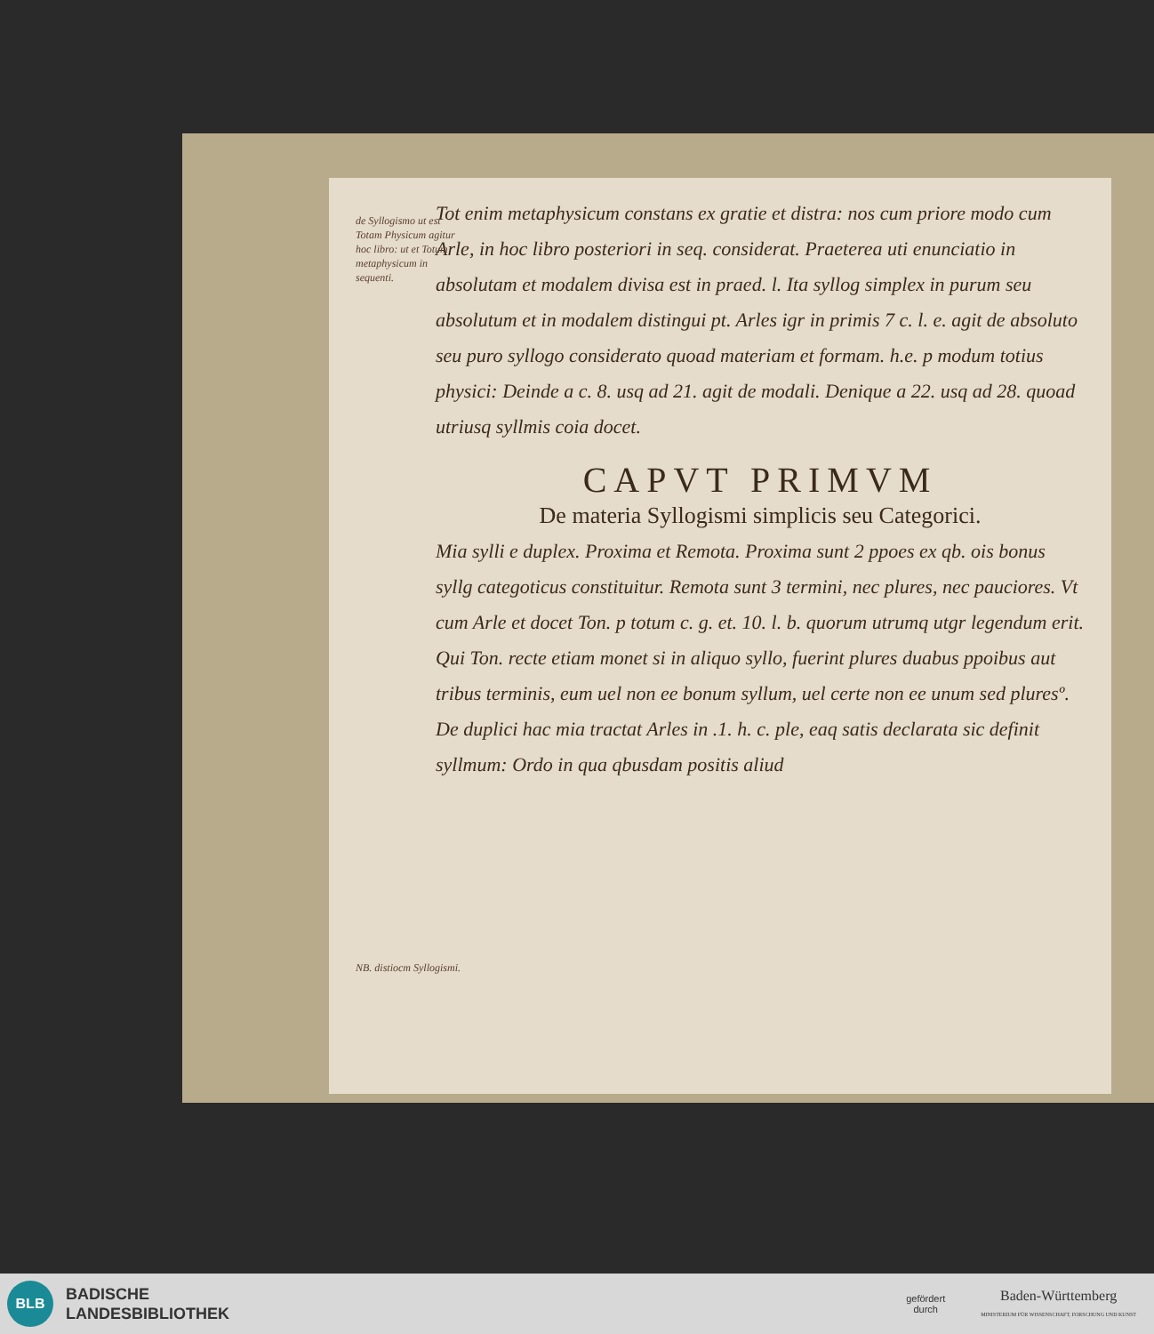de Syllogismo ut est Totam Physicum agitur hoc libro: ut et Totum metaphysicum in sequenti.
Tot enim metaphysicum constans ex gratie et distra: nos cum priore modo cum Arle, in hoc libro posteriori in seq. considerat. Praeterea uti enunciatio in absolutam et modalem divisa est in praed. l. Ita syllog simplex in purum seu absolutum et in modalem distingui pt. Arles igr in primis 7 c. l. e. agit de absoluto seu puro syllogo considerato quoad materiam et formam. h.e. p modum totius physici: Deinde a c. 8. usq ad 21. agit de modali. Denique a 22. usq ad 28. quoad utriusq syllmis coia docet.
CAPVT PRIMVM
De materia Syllogismi simplicis seu Categorici.
Mia sylli e duplex. Proxima et Remota. Proxima sunt 2 ppoes ex qb. ois bonus syllg categoticus constituitur. Remota sunt 3 termini, nec plures, nec pauciores. Vt cum Arle et docet Ton. p totum c. g. et. 10. l. b. quorum utrumq utgr legendum erit. Qui Ton. recte etiam monet si in aliquo syllo, fuerint plures duabus ppoibus aut tribus terminis, eum uel non ee bonum syllum, uel certe non ee unum sed pluresº. De duplici hac mia tractat Arles in .1. h. c. ple, eaq satis declarata sic definit syllmum: Ordo in qua qbusdam positis aliud
NB. distiocm Syllogismi.
BLB
BADISCHE
LANDESBIBLIOTHEK
gefördert
durch
Baden-Württemberg
MINISTERIUM FÜR WISSENSCHAFT, FORSCHUNG UND KUNST